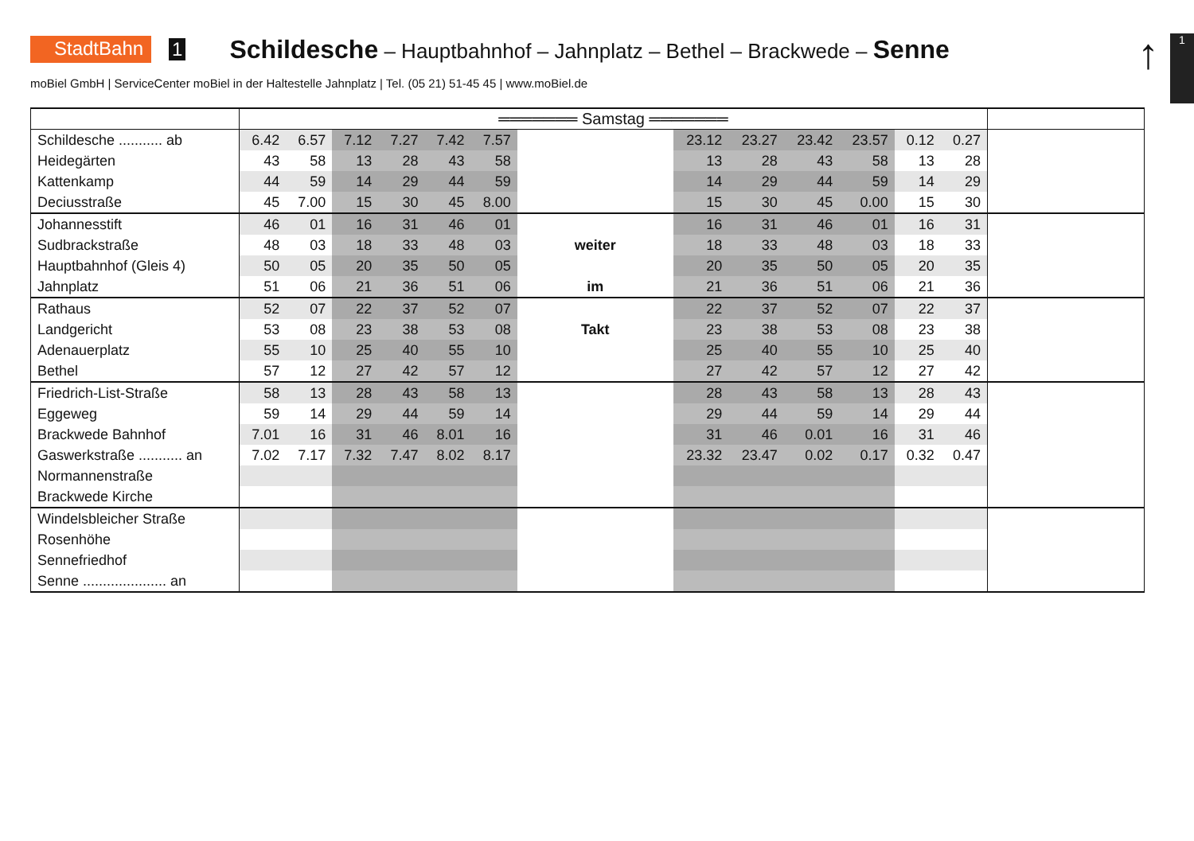StadtBahn 1 Schildesche – Hauptbahnhof – Jahnplatz – Bethel – Brackwede – Senne
↑ 1
moBiel GmbH | ServiceCenter moBiel in der Haltestelle Jahnplatz | Tel. (05 21) 51-45 45 | www.moBiel.de
| | ═══════ Samstag ═══════ | | | | | | | | | | | | | |
| --- | --- | --- | --- | --- | --- | --- | --- | --- | --- | --- | --- | --- | --- | --- |
| Schildesche ........... ab | 6.42 | 6.57 | 7.12 | 7.27 | 7.42 | 7.57 | | 23.12 | 23.27 | 23.42 | 23.57 | 0.12 | 0.27 | |
| Heidegärten | 43 | 58 | 13 | 28 | 43 | 58 | | 13 | 28 | 43 | 58 | 13 | 28 | |
| Kattenkamp | 44 | 59 | 14 | 29 | 44 | 59 | | 14 | 29 | 44 | 59 | 14 | 29 | |
| Deciusstraße | 45 | 7.00 | 15 | 30 | 45 | 8.00 | | 15 | 30 | 45 | 0.00 | 15 | 30 | |
| Johannesstift | 46 | 01 | 16 | 31 | 46 | 01 | | 16 | 31 | 46 | 01 | 16 | 31 | |
| Sudbrackstraße | 48 | 03 | 18 | 33 | 48 | 03 | weiter | 18 | 33 | 48 | 03 | 18 | 33 | |
| Hauptbahnhof (Gleis 4) | 50 | 05 | 20 | 35 | 50 | 05 | | 20 | 35 | 50 | 05 | 20 | 35 | |
| Jahnplatz | 51 | 06 | 21 | 36 | 51 | 06 | im | 21 | 36 | 51 | 06 | 21 | 36 | |
| Rathaus | 52 | 07 | 22 | 37 | 52 | 07 | | 22 | 37 | 52 | 07 | 22 | 37 | |
| Landgericht | 53 | 08 | 23 | 38 | 53 | 08 | Takt | 23 | 38 | 53 | 08 | 23 | 38 | |
| Adenauerplatz | 55 | 10 | 25 | 40 | 55 | 10 | | 25 | 40 | 55 | 10 | 25 | 40 | |
| Bethel | 57 | 12 | 27 | 42 | 57 | 12 | | 27 | 42 | 57 | 12 | 27 | 42 | |
| Friedrich-List-Straße | 58 | 13 | 28 | 43 | 58 | 13 | | 28 | 43 | 58 | 13 | 28 | 43 | |
| Eggeweg | 59 | 14 | 29 | 44 | 59 | 14 | | 29 | 44 | 59 | 14 | 29 | 44 | |
| Brackwede Bahnhof | 7.01 | 16 | 31 | 46 | 8.01 | 16 | | 31 | 46 | 0.01 | 16 | 31 | 46 | |
| Gaswerkstraße ........... an | 7.02 | 7.17 | 7.32 | 7.47 | 8.02 | 8.17 | | 23.32 | 23.47 | 0.02 | 0.17 | 0.32 | 0.47 | |
| Normannenstraße | | | | | | | | | | | | | | |
| Brackwede Kirche | | | | | | | | | | | | | | |
| Windelsbleicher Straße | | | | | | | | | | | | | | |
| Rosenhöhe | | | | | | | | | | | | | | |
| Sennefriedhof | | | | | | | | | | | | | | |
| Senne ..................... an | | | | | | | | | | | | | | |